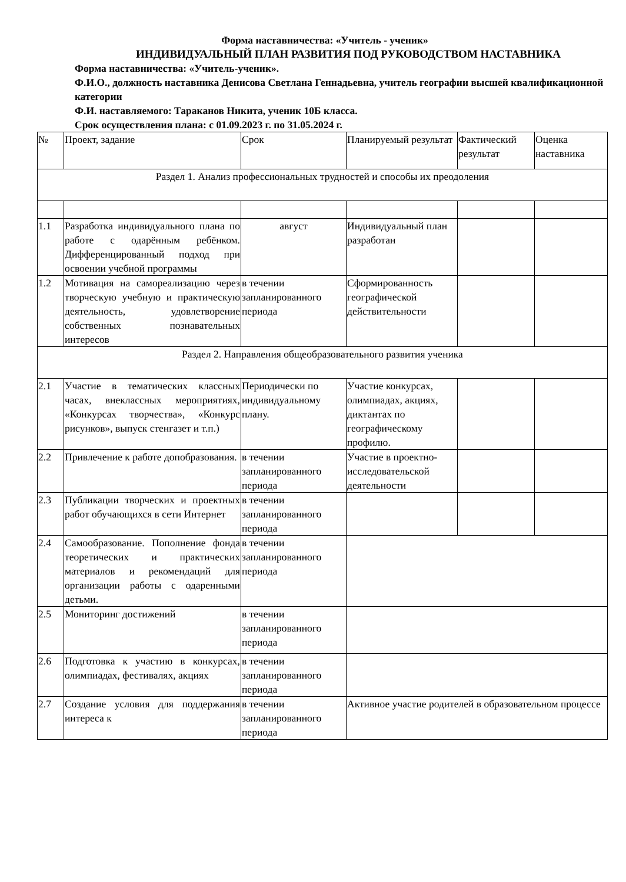Форма наставничества: «Учитель - ученик»
ИНДИВИДУАЛЬНЫЙ ПЛАН РАЗВИТИЯ ПОД РУКОВОДСТВОМ НАСТАВНИКА
Форма наставничества: «Учитель-ученик».
Ф.И.О., должность наставника Денисова Светлана Геннадьевна, учитель географии высшей квалификационной категории
Ф.И. наставляемого: Тараканов Никита, ученик 10Б класса.
Срок осуществления плана: с 01.09.2023 г. по 31.05.2024 г.
| № | Проект, задание | Срок | Планируемый результат | Фактический результат | Оценка наставника |
| Раздел 1. Анализ профессиональных трудностей и способы их преодоления | | | | | |
| 1.1 | Разработка индивидуального плана по работе с одарённым ребёнком. Дифференцированный подход при освоении учебной программы | август | Индивидуальный план разработан | | |
| 1.2 | Мотивация на самореализацию через творческую учебную и практическую деятельность, удовлетворение собственных познавательных интересов | в течении запланированного периода | Сформированность географической действительности | | |
| Раздел 2. Направления общеобразовательного развития ученика | | | | | |
| 2.1 | Участие в тематических классных часах, внеклассных мероприятиях, «Конкурсах творчества», «Конкурс рисунков», выпуск стенгазет и т.п.) | Периодически по индивидуальному плану. | Участие конкурсах, олимпиадах, акциях, диктантах по географическому профилю. | | |
| 2.2 | Привлечение к работе допобразования. | в течении запланированного периода | Участие в проектно-исследовательской деятельности | | |
| 2.3 | Публикации творческих и проектных работ обучающихся в сети Интернет | в течении запланированного периода | | | |
| 2.4 | Самообразование. Пополнение фонда теоретических и практических материалов и рекомендаций для организации работы с одаренными детьми. | в течении запланированного периода | | | |
| 2.5 | Мониторинг достижений | в течении запланированного периода | | | |
| 2.6 | Подготовка к участию в конкурсах, олимпиадах, фестивалях, акциях | в течении запланированного периода | | | |
| 2.7 | Создание условия для поддержания интереса к | в течении запланированного периода | Активное участие родителей в образовательном процессе | | |